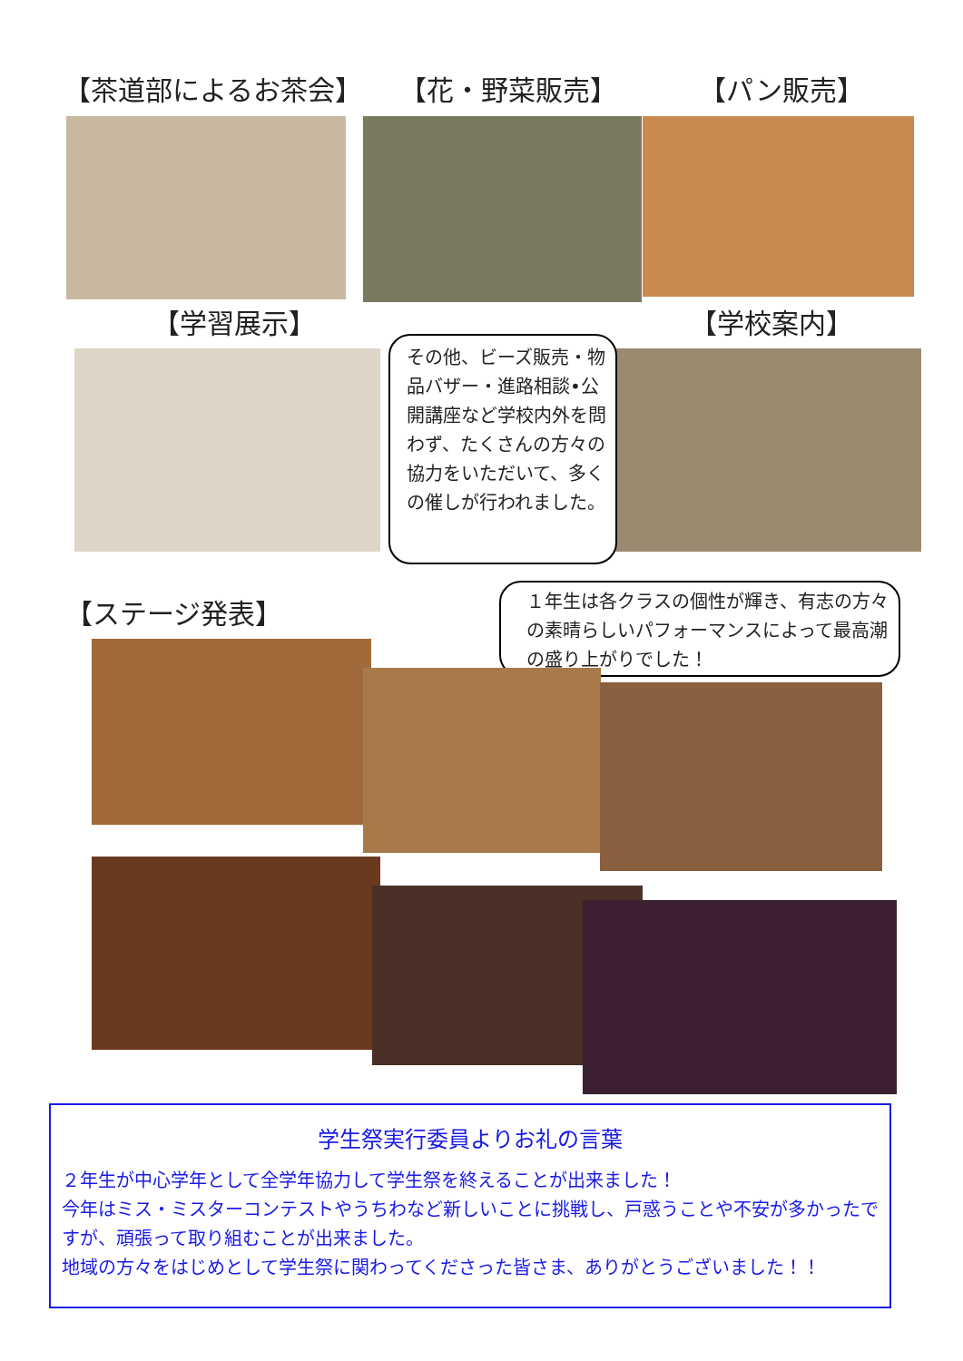【茶道部によるお茶会】 【花・野菜販売】 【パン販売】
【学習展示】 【学校案内】
その他、ビーズ販売・物品バザー・進路相談•公開講座など学校内外を問わず、たくさんの方々の協力をいただいて、多くの催しが行われました。
【ステージ発表】
１年生は各クラスの個性が輝き、有志の方々の素晴らしいパフォーマンスによって最高潮の盛り上がりでした！
学生祭実行委員よりお礼の言葉
２年生が中心学年として全学年協力して学生祭を終えることが出来ました！
今年はミス・ミスターコンテストやうちわなど新しいことに挑戦し、戸惑うことや不安が多かったですが、頑張って取り組むことが出来ました。
地域の方々をはじめとして学生祭に関わってくださった皆さま、ありがとうございました！！